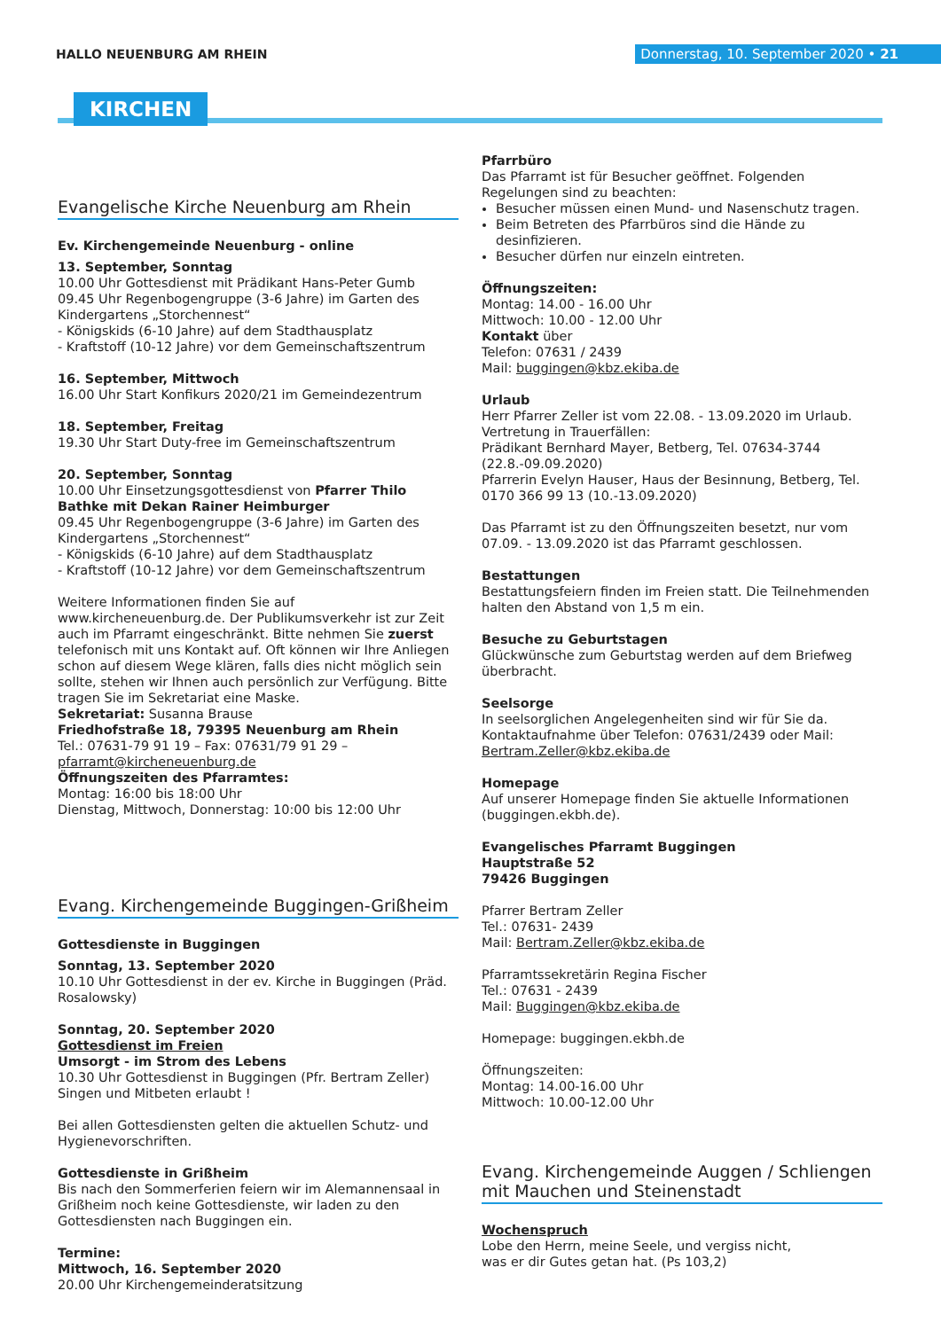HALLO NEUENBURG AM RHEIN
Donnerstag, 10. September 2020 • 21
KIRCHEN
Evangelische Kirche Neuenburg am Rhein
Ev. Kirchengemeinde Neuenburg - online
13. September, Sonntag
10.00 Uhr Gottesdienst mit Prädikant Hans-Peter Gumb
09.45 Uhr Regenbogengruppe (3-6 Jahre) im Garten des Kindergartens „Storchennest“
- Königskids (6-10 Jahre) auf dem Stadthausplatz
- Kraftstoff (10-12 Jahre) vor dem Gemeinschaftszentrum
16. September, Mittwoch
16.00 Uhr Start Konfikurs 2020/21 im Gemeindezentrum
18. September, Freitag
19.30 Uhr Start Duty-free im Gemeinschaftszentrum
20. September, Sonntag
10.00 Uhr Einsetzungsgottesdienst von Pfarrer Thilo Bathke mit Dekan Rainer Heimburger
09.45 Uhr Regenbogengruppe (3-6 Jahre) im Garten des Kindergartens „Storchennest“
- Königskids (6-10 Jahre) auf dem Stadthausplatz
- Kraftstoff (10-12 Jahre) vor dem Gemeinschaftszentrum
Weitere Informationen finden Sie auf www.kircheneuenburg.de. Der Publikumsverkehr ist zur Zeit auch im Pfarramt eingeschränkt. Bitte nehmen Sie zuerst telefonisch mit uns Kontakt auf. Oft können wir Ihre Anliegen schon auf diesem Wege klären, falls dies nicht möglich sein sollte, stehen wir Ihnen auch persönlich zur Verfügung. Bitte tragen Sie im Sekretariat eine Maske.
Sekretariat: Susanna Brause
Friedhofstraße 18, 79395 Neuenburg am Rhein
Tel.: 07631-79 91 19 – Fax: 07631/79 91 29 – pfarramt@kircheneuenburg.de
Öffnungszeiten des Pfarramtes:
Montag: 16:00 bis 18:00 Uhr
Dienstag, Mittwoch, Donnerstag: 10:00 bis 12:00 Uhr
Evang. Kirchengemeinde Buggingen-Grißheim
Gottesdienste in Buggingen
Sonntag, 13. September 2020
10.10 Uhr Gottesdienst in der ev. Kirche in Buggingen (Präd. Rosalowsky)
Sonntag, 20. September 2020
Gottesdienst im Freien
Umsorgt - im Strom des Lebens
10.30 Uhr Gottesdienst in Buggingen (Pfr. Bertram Zeller)
Singen und Mitbeten erlaubt !
Bei allen Gottesdiensten gelten die aktuellen Schutz- und Hygienevorschriften.
Gottesdienste in Grißheim
Bis nach den Sommerferien feiern wir im Alemannensaal in Grißheim noch keine Gottesdienste, wir laden zu den Gottesdiensten nach Buggingen ein.
Termine:
Mittwoch, 16. September 2020
20.00 Uhr Kirchengemeinderatsitzung
Pfarrbüro
Das Pfarramt ist für Besucher geöffnet. Folgenden Regelungen sind zu beachten:
Besucher müssen einen Mund- und Nasenschutz tragen.
Beim Betreten des Pfarrbüros sind die Hände zu desinfizieren.
Besucher dürfen nur einzeln eintreten.
Öffnungszeiten:
Montag: 14.00 - 16.00 Uhr
Mittwoch: 10.00 - 12.00 Uhr
Kontakt über
Telefon: 07631 / 2439
Mail: buggingen@kbz.ekiba.de
Urlaub
Herr Pfarrer Zeller ist vom 22.08. - 13.09.2020 im Urlaub.
Vertretung in Trauerfällen:
Prädikant Bernhard Mayer, Betberg, Tel. 07634-3744 (22.8.-09.09.2020)
Pfarrerin Evelyn Hauser, Haus der Besinnung, Betberg, Tel. 0170 366 99 13 (10.-13.09.2020)
Das Pfarramt ist zu den Öffnungszeiten besetzt, nur vom 07.09. - 13.09.2020 ist das Pfarramt geschlossen.
Bestattungen
Bestattungsfeiern finden im Freien statt. Die Teilnehmenden halten den Abstand von 1,5 m ein.
Besuche zu Geburtstagen
Glückwünsche zum Geburtstag werden auf dem Briefweg überbracht.
Seelsorge
In seelsorglichen Angelegenheiten sind wir für Sie da. Kontaktaufnahme über Telefon: 07631/2439 oder Mail: Bertram.Zeller@kbz.ekiba.de
Homepage
Auf unserer Homepage finden Sie aktuelle Informationen (buggingen.ekbh.de).
Evangelisches Pfarramt Buggingen
Hauptstraße 52
79426 Buggingen
Pfarrer Bertram Zeller
Tel.: 07631- 2439
Mail: Bertram.Zeller@kbz.ekiba.de
Pfarramtssekretärin Regina Fischer
Tel.: 07631 - 2439
Mail: Buggingen@kbz.ekiba.de
Homepage: buggingen.ekbh.de
Öffnungszeiten:
Montag: 14.00-16.00 Uhr
Mittwoch: 10.00-12.00 Uhr
Evang. Kirchengemeinde Auggen / Schliengen mit Mauchen und Steinenstadt
Wochenspruch
Lobe den Herrn, meine Seele, und vergiss nicht,
was er dir Gutes getan hat. (Ps 103,2)